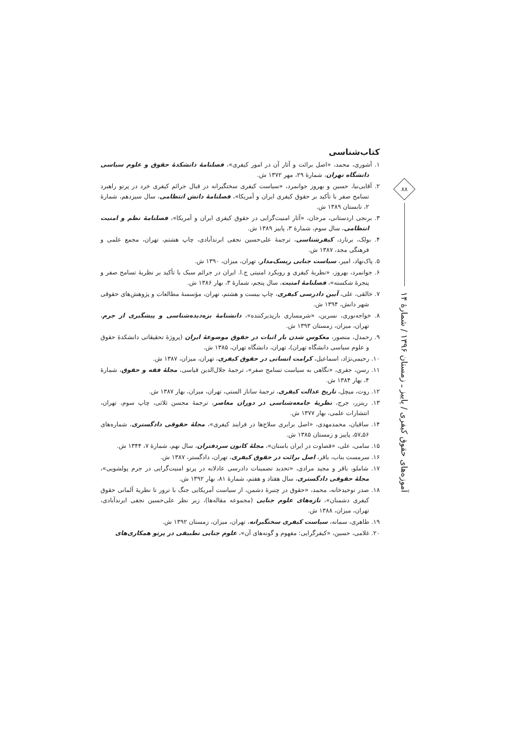کتاب‌شناسی
۱. آشوری، محمد، «اصل برائت و آثار آن در امور کیفری»، فصلنامهٔ دانشکدهٔ حقوق و علوم سیاسی دانشگاه تهران، شمارهٔ ۲۹، مهر ۱۳۷۲ ش.
۲. آقایی‌نیا، حسین و بهروز جوانمرد، «سیاست کیفری سختگیرانه در قبال جرائم کیفری خرد در پرتو راهبرد تسامح صفر با تأکید بر حقوق کیفری ایران و آمریکا»، فصلنامهٔ دانش انتظامی، سال سیزدهم، شمارهٔ ۲، تابستان ۱۳۸۹ ش.
۳. برنجی اردستانی، مرجان، «آثار امنیت‌گرایی در حقوق کیفری ایران و آمریکا»، فصلنامهٔ نظم و امنیت انتظامی، سال سوم، شمارهٔ ۳، پاییز ۱۳۸۹ ش.
۴. بولک، برنارد، کیفرشناسی، ترجمهٔ علی‌حسین نجفی ابرندآبادی، چاپ هشتم، تهران، مجمع علمی و فرهنگی مجد، ۱۳۸۷ ش.
۵. پاک‌نهاد، امیر، سیاست جنایی ریسک‌مدار، تهران، میزان، ۱۳۹۰ ش.
۶. جوانمرد، بهروز، «نظریهٔ کیفری و رویکرد امنیتی ج.ا. ایران در جرائم سبک با تأکید بر نظریهٔ تسامح صفر و پنجرهٔ شکسته»، فصلنامهٔ امنیت، سال پنجم، شمارهٔ ۳، بهار ۱۳۸۶ ش.
۷. خالقی، علی، آیین دادرسی کیفری، چاپ بیست و هشتم، تهران، مؤسسهٔ مطالعات و پژوهش‌های حقوقی شهر دانش، ۱۳۹۴ ش.
۸. خواجه‌نوری، نسرین، «شرمساری بازپذیرکننده»، دانشنامهٔ بزه‌دیده‌شناسی و پیشگیری از جرم، تهران، میزان، زمستان ۱۳۹۳ ش.
۹. رحمدل، منصور، معکوس شدن بار اثبات در حقوق موضوعهٔ ایران (پروژهٔ تحقیقاتی دانشکدهٔ حقوق و علوم سیاسی دانشگاه تهران)، تهران، دانشگاه تهران، ۱۳۸۵ ش.
۱۰. رحیمی‌نژاد، اسماعیل، کرامت انسانی در حقوق کیفری، تهران، میزان، ۱۳۸۷ ش.
۱۱. رسن، جفری، «نگاهی به سیاست تسامح صفر»، ترجمهٔ جلال‌الدین قیاسی، مجلهٔ فقه و حقوق، شمارهٔ ۴، بهار ۱۳۸۴ ش.
۱۲. روت، میچل، تاریخ عدالت کیفری، ترجمهٔ ساناز الستی، تهران، میزان، بهار ۱۳۸۷ ش.
۱۳. ریتزر، جرج، نظریهٔ جامعه‌شناسی در دوران معاصر، ترجمهٔ محسن ثلاثی، چاپ سوم، تهران، انتشارات علمی، بهار ۱۳۷۷ ش.
۱۴. ساقیان، محمدمهدی، «اصل برابری سلاح‌ها در فرایند کیفری»، مجلهٔ حقوقی دادگستری، شماره‌های ۵۶ـ۵۷، پاییز و زمستان ۱۳۸۵ ش.
۱۵. سامی، علی، «قضاوت در ایران باستان»، مجلهٔ کانون سردفتران، سال نهم، شمارهٔ ۷، ۱۳۴۴ ش.
۱۶. سرمست بناب، باقر، اصل برائت در حقوق کیفری، تهران، دادگستر، ۱۳۸۷ ش.
۱۷. شاملو، باقر و مجید مرادی، «تحدید تضمینات دادرسی عادلانه در پرتو امنیت‌گرایی در جرم پولشویی»، مجلهٔ حقوقی دادگستری، سال هفتاد و هفتم، شمارهٔ ۸۱، بهار ۱۳۹۲ ش.
۱۸. صدر توحیدخانه، محمد، «حقوق در چنبرهٔ دشمن، از سیاست آمریکایی جنگ با ترور تا نظریهٔ آلمانی حقوق کیفری دشمنان»، تازه‌های علوم جنایی (مجموعه مقاله‌ها)، زیر نظر علی‌حسین نجفی ابرندآبادی، تهران، میزان، ۱۳۸۸ ش.
۱۹. طاهری، سمانه، سیاست کیفری سختگیرانه، تهران، میزان، زمستان ۱۳۹۲ ش.
۲۰. غلامی، حسین، «کیفرگرایی: مفهوم و گونه‌های آن»، علوم جنایی تطبیقی در پرتو همکاری‌های
۸۸
آموزه‌های حقوق کیفری / پاییز ـ زمستان ۱۳۹۶ / شمارهٔ ۱۴